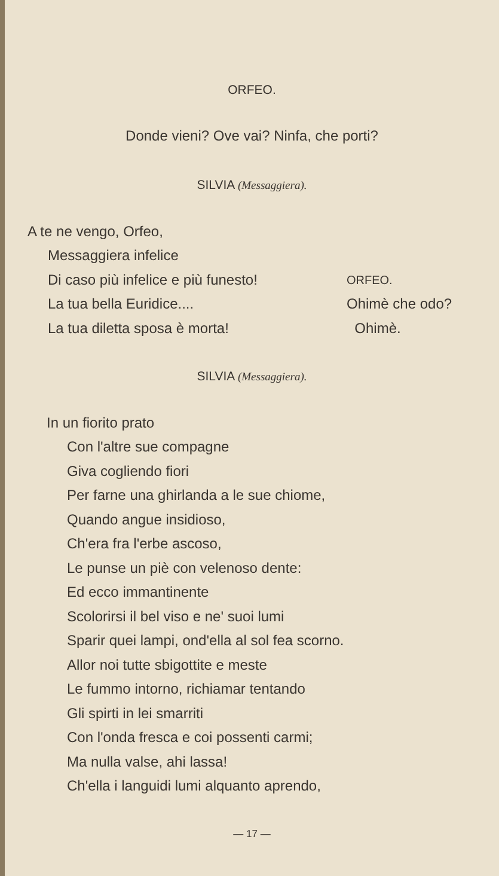ORFEO.
Donde vieni? Ove vai? Ninfa, che porti?
SILVIA (Messaggiera).
A te ne vengo, Orfeo,
Messaggiera infelice
Di caso più infelice e più funesto!
La tua bella Euridice....
La tua diletta sposa è morta!
ORFEO.
Ohimè che odo?
Ohimè.
SILVIA (Messaggiera).
In un fiorito prato
Con l'altre sue compagne
Giva cogliendo fiori
Per farne una ghirlanda a le sue chiome,
Quando angue insidioso,
Ch'era fra l'erbe ascoso,
Le punse un piè con velenoso dente:
Ed ecco immantinente
Scolorirsi il bel viso e ne' suoi lumi
Sparir quei lampi, ond'ella al sol fea scorno.
Allor noi tutte sbigottite e meste
Le fummo intorno, richiamar tentando
Gli spirti in lei smarriti
Con l'onda fresca e coi possenti carmi;
Ma nulla valse, ahi lassa!
Ch'ella i languidi lumi alquanto aprendo,
— 17 —